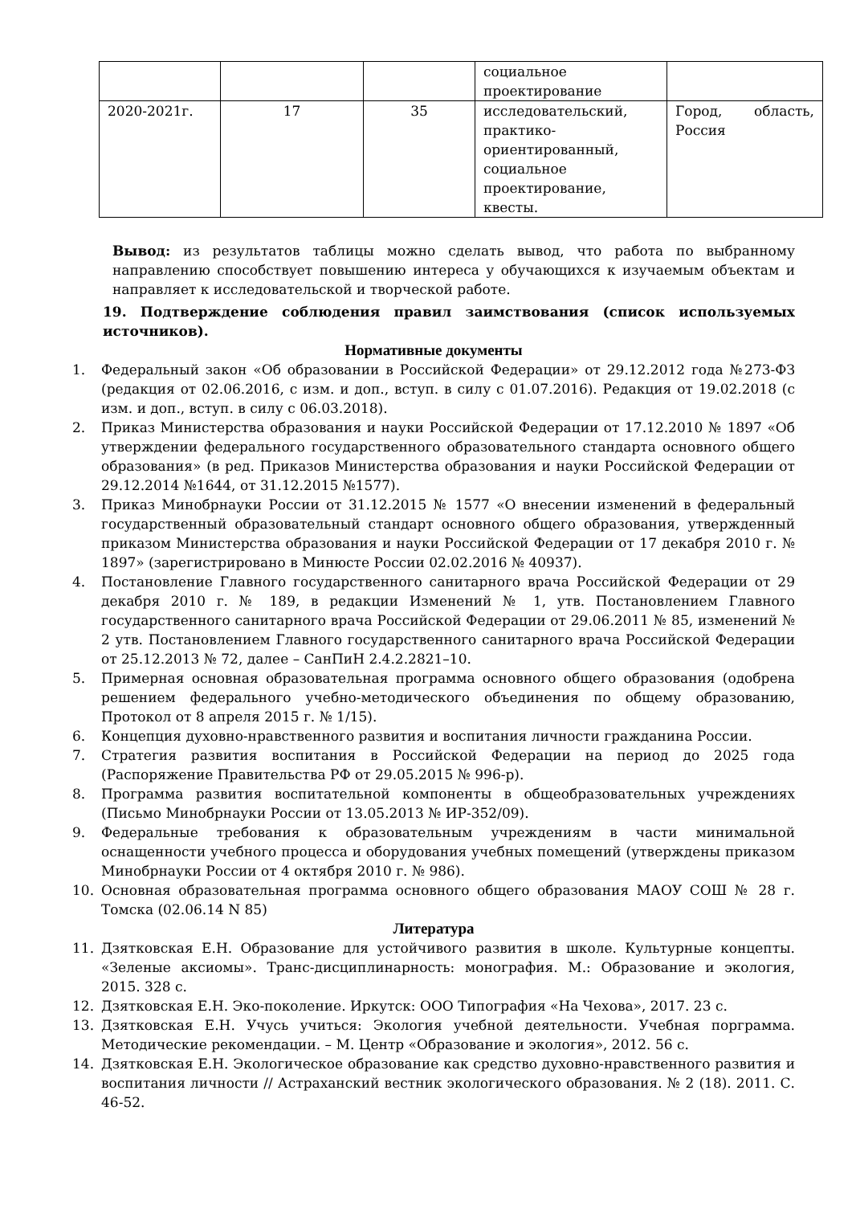| | | | социальное проектирование | |
| 2020-2021г. | 17 | 35 | исследовательский, практико-ориентированный, социальное проектирование, квесты. | Город, область, Россия |
Вывод: из результатов таблицы можно сделать вывод, что работа по выбранному направлению способствует повышению интереса у обучающихся к изучаемым объектам и направляет к исследовательской и творческой работе.
19. Подтверждение соблюдения правил заимствования (список используемых источников).
Нормативные документы
1. Федеральный закон «Об образовании в Российской Федерации» от 29.12.2012 года №273-ФЗ (редакция от 02.06.2016, с изм. и доп., вступ. в силу с 01.07.2016). Редакция от 19.02.2018 (с изм. и доп., вступ. в силу с 06.03.2018).
2. Приказ Министерства образования и науки Российской Федерации от 17.12.2010 № 1897 «Об утверждении федерального государственного образовательного стандарта основного общего образования» (в ред. Приказов Министерства образования и науки Российской Федерации от 29.12.2014 №1644, от 31.12.2015 №1577).
3. Приказ Минобрнауки России от 31.12.2015 № 1577 «О внесении изменений в федеральный государственный образовательный стандарт основного общего образования, утвержденный приказом Министерства образования и науки Российской Федерации от 17 декабря 2010 г. № 1897» (зарегистрировано в Минюсте России 02.02.2016 № 40937).
4. Постановление Главного государственного санитарного врача Российской Федерации от 29 декабря 2010 г. № 189, в редакции Изменений № 1, утв. Постановлением Главного государственного санитарного врача Российской Федерации от 29.06.2011 № 85, изменений № 2 утв. Постановлением Главного государственного санитарного врача Российской Федерации от 25.12.2013 № 72, далее – СанПиН 2.4.2.2821–10.
5. Примерная основная образовательная программа основного общего образования (одобрена решением федерального учебно-методического объединения по общему образованию, Протокол от 8 апреля 2015 г. № 1/15).
6. Концепция духовно-нравственного развития и воспитания личности гражданина России.
7. Стратегия развития воспитания в Российской Федерации на период до 2025 года (Распоряжение Правительства РФ от 29.05.2015 № 996-р).
8. Программа развития воспитательной компоненты в общеобразовательных учреждениях (Письмо Минобрнауки России от 13.05.2013 № ИР-352/09).
9. Федеральные требования к образовательным учреждениям в части минимальной оснащенности учебного процесса и оборудования учебных помещений (утверждены приказом Минобрнауки России от 4 октября 2010 г. № 986).
10. Основная образовательная программа основного общего образования МАОУ СОШ № 28 г. Томска (02.06.14 N 85)
Литература
11. Дзятковская Е.Н. Образование для устойчивого развития в школе. Культурные концепты. «Зеленые аксиомы». Транс-дисциплинарность: монография. М.: Образование и экология, 2015. 328 с.
12. Дзятковская Е.Н. Эко-поколение. Иркутск: ООО Типография «На Чехова», 2017. 23 с.
13. Дзятковская Е.Н. Учусь учиться: Экология учебной деятельности. Учебная порграмма. Методические рекомендации. – М. Центр «Образование и экология», 2012. 56 с.
14. Дзятковская Е.Н. Экологическое образование как средство духовно-нравственного развития и воспитания личности // Астраханский вестник экологического образования. № 2 (18). 2011. С. 46-52.